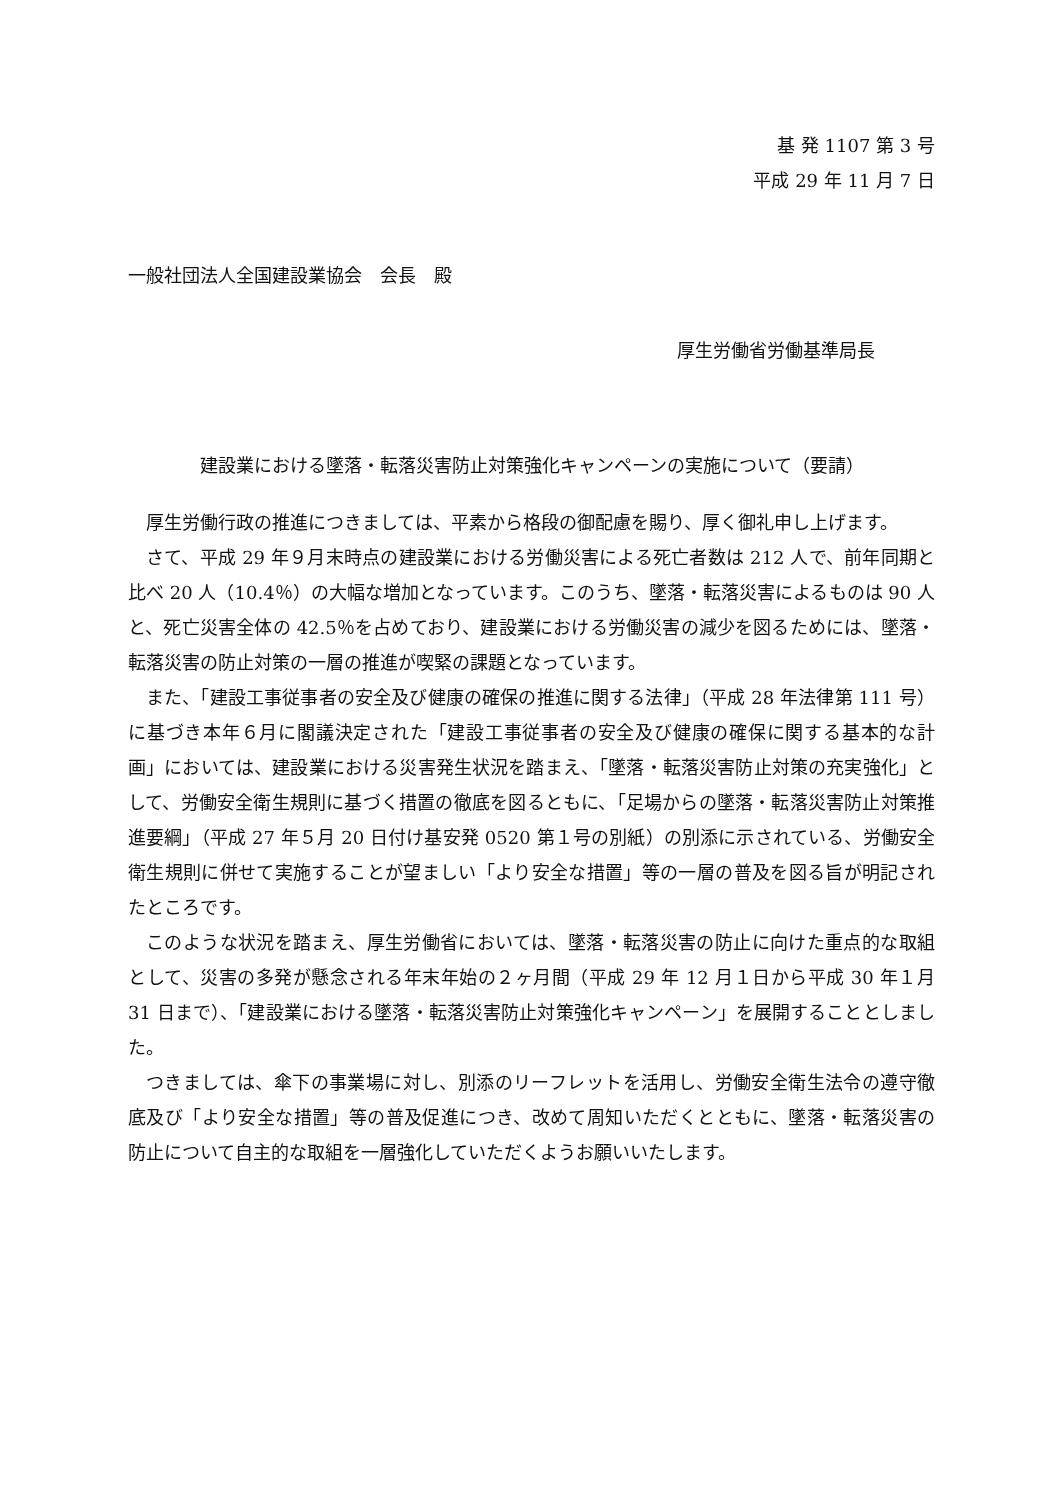基 発 1107 第 3 号
平成 29 年 11 月 7 日
一般社団法人全国建設業協会　会長　殿
厚生労働省労働基準局長
建設業における墜落・転落災害防止対策強化キャンペーンの実施について（要請）
厚生労働行政の推進につきましては、平素から格段の御配慮を賜り、厚く御礼申し上げます。
さて、平成 29 年９月末時点の建設業における労働災害による死亡者数は 212 人で、前年同期と比べ 20 人（10.4％）の大幅な増加となっています。このうち、墜落・転落災害によるものは 90 人と、死亡災害全体の 42.5％を占めており、建設業における労働災害の減少を図るためには、墜落・転落災害の防止対策の一層の推進が喫緊の課題となっています。
また、「建設工事従事者の安全及び健康の確保の推進に関する法律」（平成 28 年法律第 111 号）に基づき本年６月に閣議決定された「建設工事従事者の安全及び健康の確保に関する基本的な計画」においては、建設業における災害発生状況を踏まえ、「墜落・転落災害防止対策の充実強化」として、労働安全衛生規則に基づく措置の徹底を図るともに、「足場からの墜落・転落災害防止対策推進要綱」（平成 27 年５月 20 日付け基安発 0520 第１号の別紙）の別添に示されている、労働安全衛生規則に併せて実施することが望ましい「より安全な措置」等の一層の普及を図る旨が明記されたところです。
このような状況を踏まえ、厚生労働省においては、墜落・転落災害の防止に向けた重点的な取組として、災害の多発が懸念される年末年始の２ヶ月間（平成 29 年 12 月１日から平成 30 年１月 31 日まで）、「建設業における墜落・転落災害防止対策強化キャンペーン」を展開することとしました。
つきましては、傘下の事業場に対し、別添のリーフレットを活用し、労働安全衛生法令の遵守徹底及び「より安全な措置」等の普及促進につき、改めて周知いただくとともに、墜落・転落災害の防止について自主的な取組を一層強化していただくようお願いいたします。